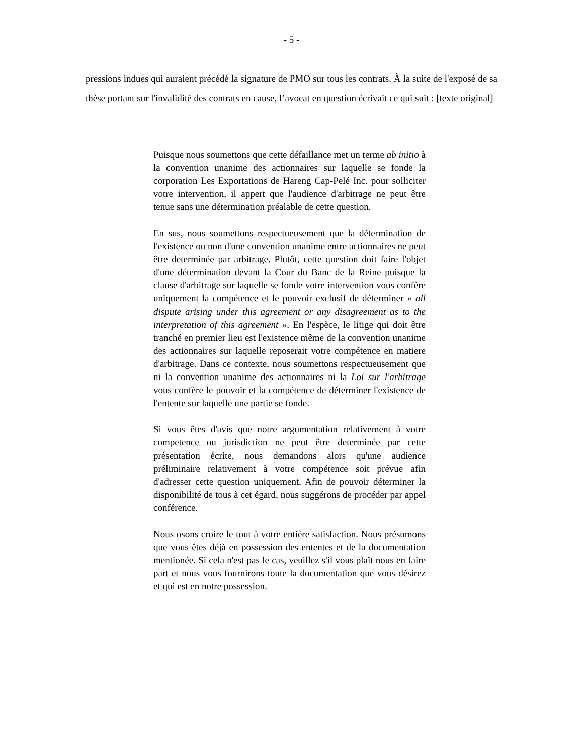- 5 -
pressions indues qui auraient précédé la signature de PMO sur tous les contrats. À la suite de l'exposé de sa thèse portant sur l'invalidité des contrats en cause, l’avocat en question écrivait ce qui suit : [texte original]
Puisque nous soumettons que cette défaillance met un terme ab initio à la convention unanime des actionnaires sur laquelle se fonde la corporation Les Exportations de Hareng Cap-Pelé Inc. pour solliciter votre intervention, il appert que l'audience d'arbitrage ne peut être tenue sans une détermination préalable de cette question.
En sus, nous soumettons respectueusement que la détermination de l'existence ou non d'une convention unanime entre actionnaires ne peut être determinée par arbitrage. Plutôt, cette question doit faire l'objet d'une détermination devant la Cour du Banc de la Reine puisque la clause d'arbitrage sur laquelle se fonde votre intervention vous confère uniquement la compétence et le pouvoir exclusif de déterminer « all dispute arising under this agreement or any disagreement as to the interpretation of this agreement ». En l'espèce, le litige qui doit être tranché en premier lieu est l'existence même de la convention unanime des actionnaires sur laquelle reposerait votre compétence en matiere d'arbitrage. Dans ce contexte, nous soumettons respectueusement que ni la convention unanime des actionnaires ni la Loi sur l'arbitrage vous confère le pouvoir et la compétence de déterminer l'existence de l'entente sur laquelle une partie se fonde.
Si vous êtes d'avis que notre argumentation relativement à votre competence ou jurisdiction ne peut être determinée par cette présentation écrite, nous demandons alors qu'une audience préliminaire relativement à votre compétence soit prévue afin d'adresser cette question uniquement. Afin de pouvoir déterminer la disponibilité de tous à cet égard, nous suggérons de procéder par appel conférence.
Nous osons croire le tout à votre entière satisfaction. Nous présumons que vous êtes déjà en possession des ententes et de la documentation mentionée. Si cela n'est pas le cas, veuillez s'il vous plaît nous en faire part et nous vous fournirons toute la documentation que vous désirez et qui est en notre possession.